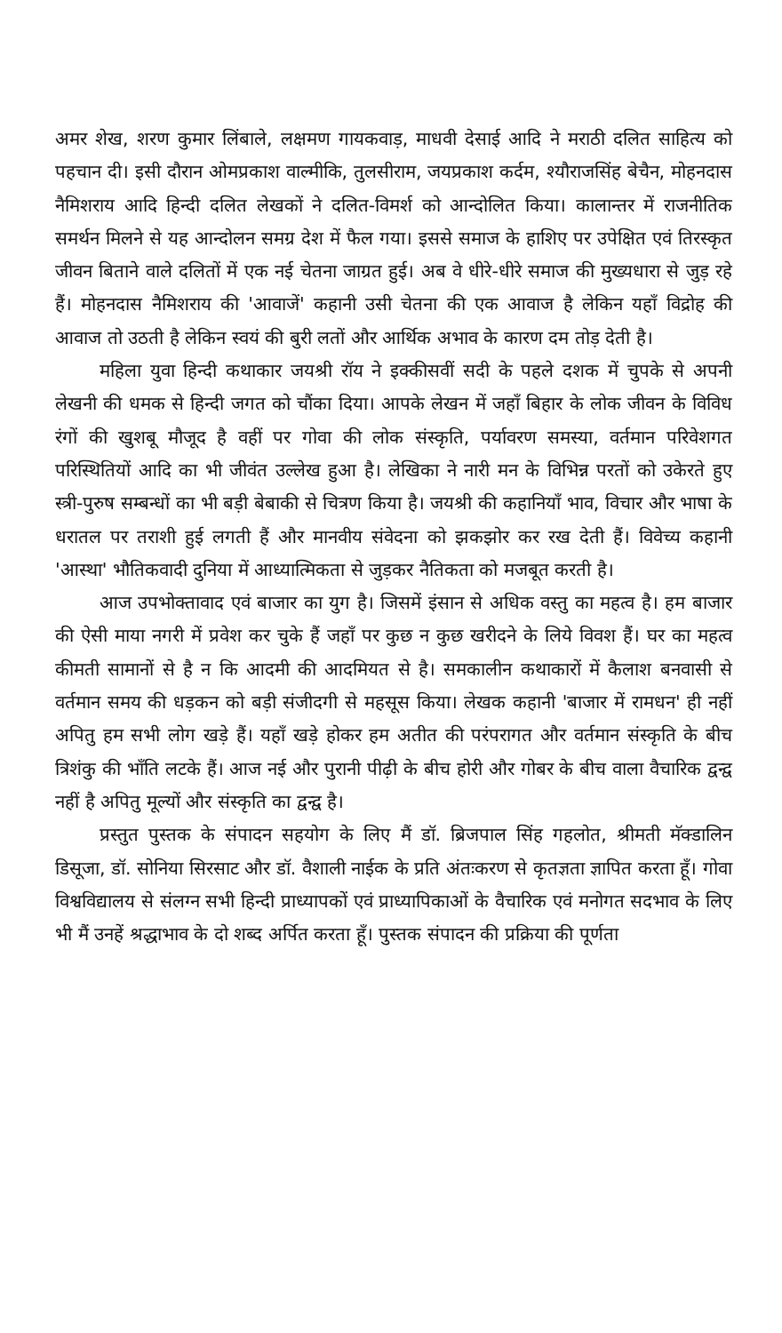अमर शेख, शरण कुमार लिंबाले, लक्षमण गायकवाड़, माधवी देसाई आदि ने मराठी दलित साहित्य को पहचान दी। इसी दौरान ओमप्रकाश वाल्मीकि, तुलसीराम, जयप्रकाश कर्दम, श्यौराजसिंह बेचैन, मोहनदास नैमिशराय आदि हिन्दी दलित लेखकों ने दलित-विमर्श को आन्दोलित किया। कालान्तर में राजनीतिक समर्थन मिलने से यह आन्दोलन समग्र देश में फैल गया। इससे समाज के हाशिए पर उपेक्षित एवं तिरस्कृत जीवन बिताने वाले दलितों में एक नई चेतना जाग्रत हुई। अब वे धीरे-धीरे समाज की मुख्यधारा से जुड़ रहे हैं। मोहनदास नैमिशराय की 'आवाजें' कहानी उसी चेतना की एक आवाज है लेकिन यहाँ विद्रोह की आवाज तो उठती है लेकिन स्वयं की बुरी लतों और आर्थिक अभाव के कारण दम तोड़ देती है।
महिला युवा हिन्दी कथाकार जयश्री रॉय ने इक्कीसवीं सदी के पहले दशक में चुपके से अपनी लेखनी की धमक से हिन्दी जगत को चौंका दिया। आपके लेखन में जहाँ बिहार के लोक जीवन के विविध रंगों की खुशबू मौजूद है वहीं पर गोवा की लोक संस्कृति, पर्यावरण समस्या, वर्तमान परिवेशगत परिस्थितियों आदि का भी जीवंत उल्लेख हुआ है। लेखिका ने नारी मन के विभिन्न परतों को उकेरते हुए स्त्री-पुरुष सम्बन्धों का भी बड़ी बेबाकी से चित्रण किया है। जयश्री की कहानियाँ भाव, विचार और भाषा के धरातल पर तराशी हुई लगती हैं और मानवीय संवेदना को झकझोर कर रख देती हैं। विवेच्य कहानी 'आस्था' भौतिकवादी दुनिया में आध्यात्मिकता से जुड़कर नैतिकता को मजबूत करती है।
आज उपभोक्तावाद एवं बाजार का युग है। जिसमें इंसान से अधिक वस्तु का महत्व है। हम बाजार की ऐसी माया नगरी में प्रवेश कर चुके हैं जहाँ पर कुछ न कुछ खरीदने के लिये विवश हैं। घर का महत्व कीमती सामानों से है न कि आदमी की आदमियत से है। समकालीन कथाकारों में कैलाश बनवासी से वर्तमान समय की धड़कन को बड़ी संजीदगी से महसूस किया। लेखक कहानी 'बाजार में रामधन' ही नहीं अपितु हम सभी लोग खड़े हैं। यहाँ खड़े होकर हम अतीत की परंपरागत और वर्तमान संस्कृति के बीच त्रिशंकु की भाँति लटके हैं। आज नई और पुरानी पीढ़ी के बीच होरी और गोबर के बीच वाला वैचारिक द्वन्द्व नहीं है अपितु मूल्यों और संस्कृति का द्वन्द्व है।
प्रस्तुत पुस्तक के संपादन सहयोग के लिए मैं डॉ. ब्रिजपाल सिंह गहलोत, श्रीमती मॅक्डालिन डिसूजा, डॉ. सोनिया सिरसाट और डॉ. वैशाली नाईक के प्रति अंतःकरण से कृतज्ञता ज्ञापित करता हूँ। गोवा विश्वविद्यालय से संलग्न सभी हिन्दी प्राध्यापकों एवं प्राध्यापिकाओं के वैचारिक एवं मनोगत सदभाव के लिए भी मैं उनहें श्रद्धाभाव के दो शब्द अर्पित करता हूँ। पुस्तक संपादन की प्रक्रिया की पूर्णता